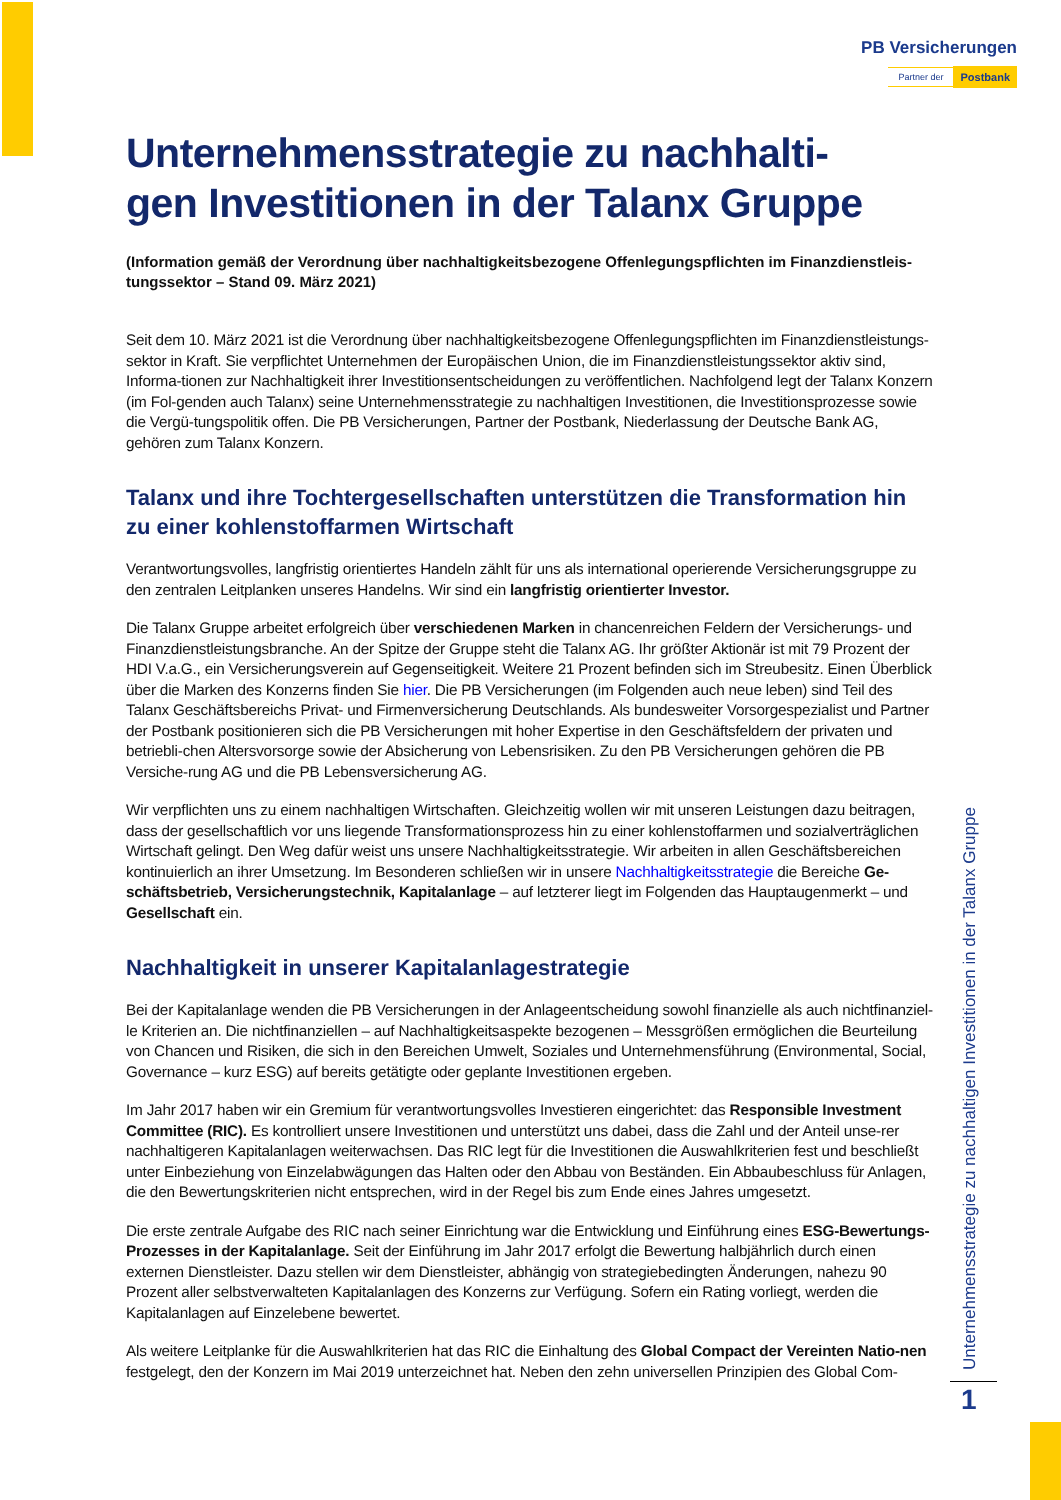PB Versicherungen
Partner der Postbank
Unternehmensstrategie zu nachhalti-
gen Investitionen in der Talanx Gruppe
(Information gemäß der Verordnung über nachhaltigkeitsbezogene Offenlegungspflichten im Finanzdienstleis-tungssektor – Stand 09. März 2021)
Seit dem 10. März 2021 ist die Verordnung über nachhaltigkeitsbezogene Offenlegungspflichten im Finanzdienstleistungs-sektor in Kraft. Sie verpflichtet Unternehmen der Europäischen Union, die im Finanzdienstleistungssektor aktiv sind, Informa-tionen zur Nachhaltigkeit ihrer Investitionsentscheidungen zu veröffentlichen. Nachfolgend legt der Talanx Konzern (im Fol-genden auch Talanx) seine Unternehmensstrategie zu nachhaltigen Investitionen, die Investitionsprozesse sowie die Vergü-tungspolitik offen. Die PB Versicherungen, Partner der Postbank, Niederlassung der Deutsche Bank AG, gehören zum Talanx Konzern.
Talanx und ihre Tochtergesellschaften unterstützen die Transformation hin zu einer kohlenstoffarmen Wirtschaft
Verantwortungsvolles, langfristig orientiertes Handeln zählt für uns als international operierende Versicherungsgruppe zu den zentralen Leitplanken unseres Handelns. Wir sind ein langfristig orientierter Investor.
Die Talanx Gruppe arbeitet erfolgreich über verschiedenen Marken in chancenreichen Feldern der Versicherungs- und Finanzdienstleistungsbranche. An der Spitze der Gruppe steht die Talanx AG. Ihr größter Aktionär ist mit 79 Prozent der HDI V.a.G., ein Versicherungsverein auf Gegenseitigkeit. Weitere 21 Prozent befinden sich im Streubesitz. Einen Überblick über die Marken des Konzerns finden Sie hier. Die PB Versicherungen (im Folgenden auch neue leben) sind Teil des Talanx Geschäftsbereichs Privat- und Firmenversicherung Deutschlands. Als bundesweiter Vorsorgespezialist und Partner der Postbank positionieren sich die PB Versicherungen mit hoher Expertise in den Geschäftsfeldern der privaten und betriebli-chen Altersvorsorge sowie der Absicherung von Lebensrisiken. Zu den PB Versicherungen gehören die PB Versiche-rung AG und die PB Lebensversicherung AG.
Wir verpflichten uns zu einem nachhaltigen Wirtschaften. Gleichzeitig wollen wir mit unseren Leistungen dazu beitragen, dass der gesellschaftlich vor uns liegende Transformationsprozess hin zu einer kohlenstoffarmen und sozialverträglichen Wirtschaft gelingt. Den Weg dafür weist uns unsere Nachhaltigkeitsstrategie. Wir arbeiten in allen Geschäftsbereichen kontinuierlich an ihrer Umsetzung. Im Besonderen schließen wir in unsere Nachhaltigkeitsstrategie die Bereiche Ge-schäftsbetrieb, Versicherungstechnik, Kapitalanlage – auf letzterer liegt im Folgenden das Hauptaugenmerkt – und Gesellschaft ein.
Nachhaltigkeit in unserer Kapitalanlagestrategie
Bei der Kapitalanlage wenden die PB Versicherungen in der Anlageentscheidung sowohl finanzielle als auch nichtfinanziel-le Kriterien an. Die nichtfinanziellen – auf Nachhaltigkeitsaspekte bezogenen – Messgrößen ermöglichen die Beurteilung von Chancen und Risiken, die sich in den Bereichen Umwelt, Soziales und Unternehmensführung (Environmental, Social, Governance – kurz ESG) auf bereits getätigte oder geplante Investitionen ergeben.
Im Jahr 2017 haben wir ein Gremium für verantwortungsvolles Investieren eingerichtet: das Responsible Investment Committee (RIC). Es kontrolliert unsere Investitionen und unterstützt uns dabei, dass die Zahl und der Anteil unse-rer nachhaltigeren Kapitalanlagen weiterwachsen. Das RIC legt für die Investitionen die Auswahlkriterien fest und beschließt unter Einbeziehung von Einzelabwägungen das Halten oder den Abbau von Beständen. Ein Abbaubeschluss für Anlagen, die den Bewertungskriterien nicht entsprechen, wird in der Regel bis zum Ende eines Jahres umgesetzt.
Die erste zentrale Aufgabe des RIC nach seiner Einrichtung war die Entwicklung und Einführung eines ESG-Bewertungs-Prozesses in der Kapitalanlage. Seit der Einführung im Jahr 2017 erfolgt die Bewertung halbjährlich durch einen externen Dienstleister. Dazu stellen wir dem Dienstleister, abhängig von strategiebedingten Änderungen, nahezu 90 Prozent aller selbstverwalteten Kapitalanlagen des Konzerns zur Verfügung. Sofern ein Rating vorliegt, werden die Kapitalanlagen auf Einzelebene bewertet.
Als weitere Leitplanke für die Auswahlkriterien hat das RIC die Einhaltung des Global Compact der Vereinten Natio-nen festgelegt, den der Konzern im Mai 2019 unterzeichnet hat. Neben den zehn universellen Prinzipien des Global Com-
Unternehmensstrategie zu nachhaltigen Investitionen in der Talanx Gruppe
1